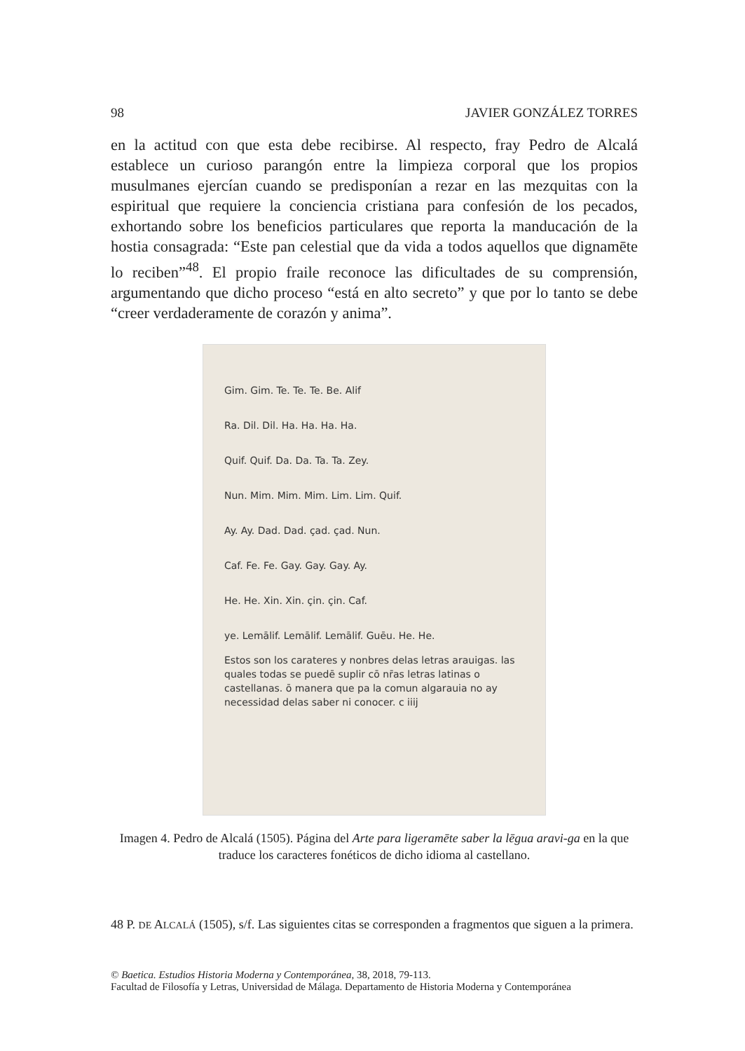98 JAVIER GONZÁLEZ TORRES
en la actitud con que esta debe recibirse. Al respecto, fray Pedro de Alcalá establece un curioso parangón entre la limpieza corporal que los propios musulmanes ejercían cuando se predisponían a rezar en las mezquitas con la espiritual que requiere la conciencia cristiana para confesión de los pecados, exhortando sobre los beneficios particulares que reporta la manducación de la hostia consagrada: “Este pan celestial que da vida a todos aquellos que dignamēte lo reciben”<sup>48</sup>. El propio fraile reconoce las dificultades de su comprensión, argumentando que dicho proceso “está en alto secreto” y que por lo tanto se debe “creer verdaderamente de corazón y anima”.
Gim. Gim. Te. Te. Te. Be. Alif
Ra. Dil. Dil. Ha. Ha. Ha. Ha.
Quif. Quif. Da. Da. Ta. Ta. Zey.
Nun. Mim. Mim. Mim. Lim. Lim. Quif.
Ay. Ay. Dad. Dad. çad. çad. Nun.
Caf. Fe. Fe. Gay. Gay. Gay. Ay.
He. He. Xin. Xin. çin. çin. Caf.
ye. Lemālif. Lemālif. Lemālif. Guēu. He. He.
Estos son los carateres y nonbres delas letras arauigas. las quales todas se puedē suplir cō nr̄as letras latinas o castellanas. ō manera que pa la comun algarauia no ay necessidad delas saber ni conocer. c iiij
Imagen 4. Pedro de Alcalá (1505). Página del Arte para ligeramēte saber la lēgua aravi-ga en la que traduce los caracteres fonéticos de dicho idioma al castellano.
48 P. DE ALCALÁ (1505), s/f. Las siguientes citas se corresponden a fragmentos que siguen a la primera.
© Baetica. Estudios Historia Moderna y Contemporánea, 38, 2018, 79-113.
Facultad de Filosofía y Letras, Universidad de Málaga. Departamento de Historia Moderna y Contemporánea